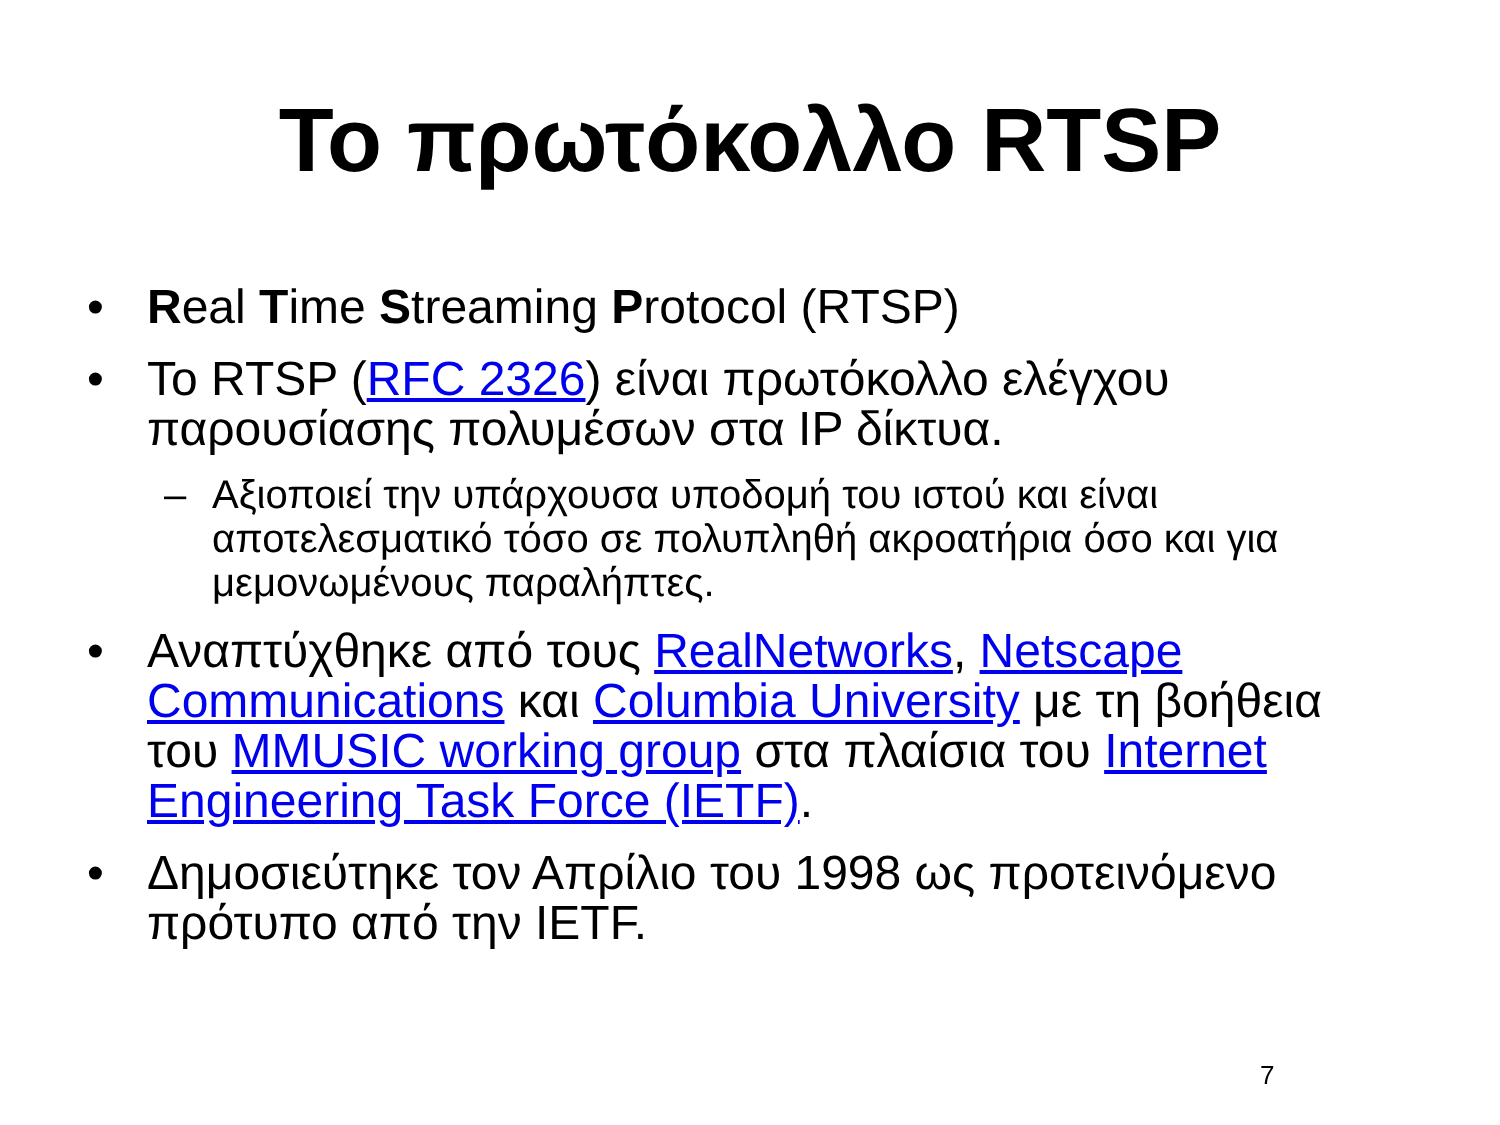Το πρωτόκολλο RTSP
• Real Time Streaming Protocol (RTSP)
• Το RTSP (RFC 2326) είναι πρωτόκολλο ελέγχου παρουσίασης πολυμέσων στα IP δίκτυα.
– Αξιοποιεί την υπάρχουσα υποδομή του ιστού και είναι αποτελεσματικό τόσο σε πολυπληθή ακροατήρια όσο και για μεμονωμένους παραλήπτες.
• Αναπτύχθηκε από τους RealNetworks, Netscape Communications και Columbia University με τη βοήθεια του MMUSIC working group στα πλαίσια του Internet Engineering Task Force (IETF).
• Δημοσιεύτηκε τον Απρίλιο του 1998 ως προτεινόμενο πρότυπο από την IETF.
7